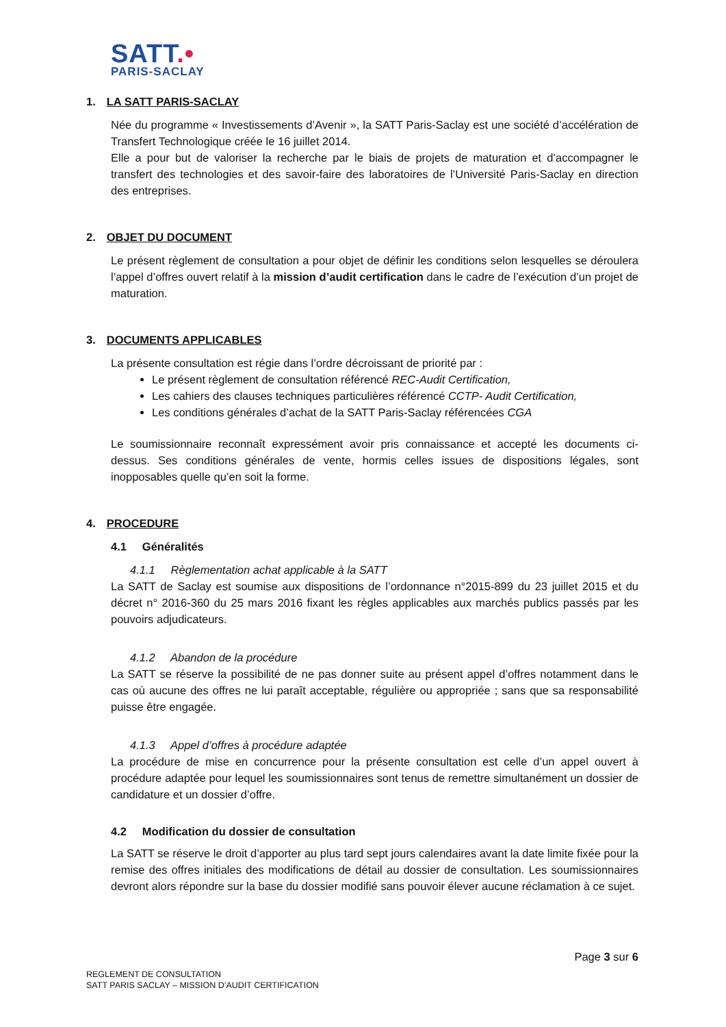SATT.•
PARIS-SACLAY
1. LA SATT PARIS-SACLAY
Née du programme « Investissements d’Avenir », la SATT Paris-Saclay est une société d’accélération de Transfert Technologique créée le 16 juillet 2014.
Elle a pour but de valoriser la recherche par le biais de projets de maturation et d’accompagner le transfert des technologies et des savoir-faire des laboratoires de l’Université Paris-Saclay en direction des entreprises.
2. OBJET DU DOCUMENT
Le présent règlement de consultation a pour objet de définir les conditions selon lesquelles se déroulera l’appel d’offres ouvert relatif à la mission d’audit certification dans le cadre de l’exécution d’un projet de maturation.
3. DOCUMENTS APPLICABLES
La présente consultation est régie dans l’ordre décroissant de priorité par :
Le présent règlement de consultation référencé REC-Audit Certification,
Les cahiers des clauses techniques particulières référencé CCTP- Audit Certification,
Les conditions générales d’achat de la SATT Paris-Saclay référencées CGA
Le soumissionnaire reconnaît expressément avoir pris connaissance et accepté les documents ci-dessus. Ses conditions générales de vente, hormis celles issues de dispositions légales, sont inopposables quelle qu’en soit la forme.
4. PROCEDURE
4.1 Généralités
4.1.1 Règlementation achat applicable à la SATT
La SATT de Saclay est soumise aux dispositions de l’ordonnance n°2015-899 du 23 juillet 2015 et du décret n° 2016-360 du 25 mars 2016 fixant les règles applicables aux marchés publics passés par les pouvoirs adjudicateurs.
4.1.2 Abandon de la procédure
La SATT se réserve la possibilité de ne pas donner suite au présent appel d’offres notamment dans le cas où aucune des offres ne lui paraît acceptable, régulière ou appropriée ; sans que sa responsabilité puisse être engagée.
4.1.3 Appel d’offres à procédure adaptée
La procédure de mise en concurrence pour la présente consultation est celle d’un appel ouvert à procédure adaptée pour lequel les soumissionnaires sont tenus de remettre simultanément un dossier de candidature et un dossier d’offre.
4.2 Modification du dossier de consultation
La SATT se réserve le droit d’apporter au plus tard sept jours calendaires avant la date limite fixée pour la remise des offres initiales des modifications de détail au dossier de consultation. Les soumissionnaires devront alors répondre sur la base du dossier modifié sans pouvoir élever aucune réclamation à ce sujet.
Page 3 sur 6
REGLEMENT DE CONSULTATION
SATT PARIS SACLAY – MISSION D’AUDIT CERTIFICATION